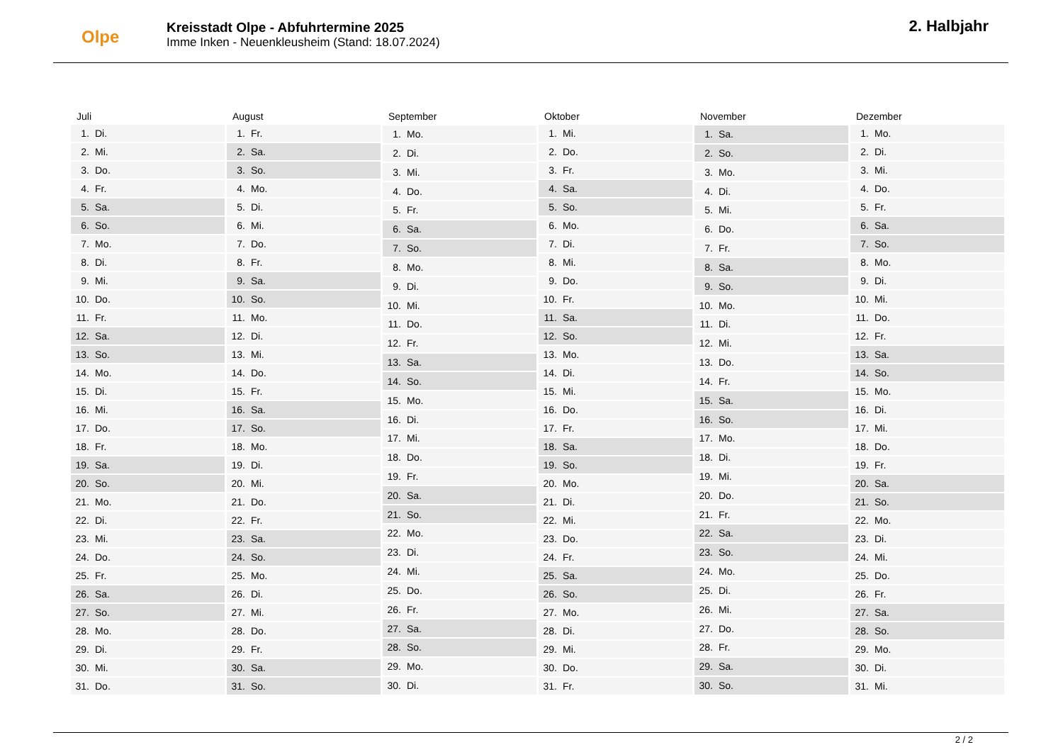Olpe
Kreisstadt Olpe - Abfuhrtermine 2025
Imme Inken - Neuenkleusheim (Stand: 18.07.2024)
2. Halbjahr
| Juli |
| --- |
| 1. Di. |
| 2. Mi. |
| 3. Do. |
| 4. Fr. |
| 5. Sa. |
| 6. So. |
| 7. Mo. |
| 8. Di. |
| 9. Mi. |
| 10. Do. |
| 11. Fr. |
| 12. Sa. |
| 13. So. |
| 14. Mo. |
| 15. Di. |
| 16. Mi. |
| 17. Do. |
| 18. Fr. |
| 19. Sa. |
| 20. So. |
| 21. Mo. |
| 22. Di. |
| 23. Mi. |
| 24. Do. |
| 25. Fr. |
| 26. Sa. |
| 27. So. |
| 28. Mo. |
| 29. Di. |
| 30. Mi. |
| 31. Do. |
| August |
| --- |
| 1. Fr. |
| 2. Sa. |
| 3. So. |
| 4. Mo. |
| 5. Di. |
| 6. Mi. |
| 7. Do. |
| 8. Fr. |
| 9. Sa. |
| 10. So. |
| 11. Mo. |
| 12. Di. |
| 13. Mi. |
| 14. Do. |
| 15. Fr. |
| 16. Sa. |
| 17. So. |
| 18. Mo. |
| 19. Di. |
| 20. Mi. |
| 21. Do. |
| 22. Fr. |
| 23. Sa. |
| 24. So. |
| 25. Mo. |
| 26. Di. |
| 27. Mi. |
| 28. Do. |
| 29. Fr. |
| 30. Sa. |
| 31. So. |
| September |
| --- |
| 1. Mo. |
| 2. Di. |
| 3. Mi. |
| 4. Do. |
| 5. Fr. |
| 6. Sa. |
| 7. So. |
| 8. Mo. |
| 9. Di. |
| 10. Mi. |
| 11. Do. |
| 12. Fr. |
| 13. Sa. |
| 14. So. |
| 15. Mo. |
| 16. Di. |
| 17. Mi. |
| 18. Do. |
| 19. Fr. |
| 20. Sa. |
| 21. So. |
| 22. Mo. |
| 23. Di. |
| 24. Mi. |
| 25. Do. |
| 26. Fr. |
| 27. Sa. |
| 28. So. |
| 29. Mo. |
| 30. Di. |
| Oktober |
| --- |
| 1. Mi. |
| 2. Do. |
| 3. Fr. |
| 4. Sa. |
| 5. So. |
| 6. Mo. |
| 7. Di. |
| 8. Mi. |
| 9. Do. |
| 10. Fr. |
| 11. Sa. |
| 12. So. |
| 13. Mo. |
| 14. Di. |
| 15. Mi. |
| 16. Do. |
| 17. Fr. |
| 18. Sa. |
| 19. So. |
| 20. Mo. |
| 21. Di. |
| 22. Mi. |
| 23. Do. |
| 24. Fr. |
| 25. Sa. |
| 26. So. |
| 27. Mo. |
| 28. Di. |
| 29. Mi. |
| 30. Do. |
| 31. Fr. |
| November |
| --- |
| 1. Sa. |
| 2. So. |
| 3. Mo. |
| 4. Di. |
| 5. Mi. |
| 6. Do. |
| 7. Fr. |
| 8. Sa. |
| 9. So. |
| 10. Mo. |
| 11. Di. |
| 12. Mi. |
| 13. Do. |
| 14. Fr. |
| 15. Sa. |
| 16. So. |
| 17. Mo. |
| 18. Di. |
| 19. Mi. |
| 20. Do. |
| 21. Fr. |
| 22. Sa. |
| 23. So. |
| 24. Mo. |
| 25. Di. |
| 26. Mi. |
| 27. Do. |
| 28. Fr. |
| 29. Sa. |
| 30. So. |
| Dezember |
| --- |
| 1. Mo. |
| 2. Di. |
| 3. Mi. |
| 4. Do. |
| 5. Fr. |
| 6. Sa. |
| 7. So. |
| 8. Mo. |
| 9. Di. |
| 10. Mi. |
| 11. Do. |
| 12. Fr. |
| 13. Sa. |
| 14. So. |
| 15. Mo. |
| 16. Di. |
| 17. Mi. |
| 18. Do. |
| 19. Fr. |
| 20. Sa. |
| 21. So. |
| 22. Mo. |
| 23. Di. |
| 24. Mi. |
| 25. Do. |
| 26. Fr. |
| 27. Sa. |
| 28. So. |
| 29. Mo. |
| 30. Di. |
| 31. Mi. |
2 / 2